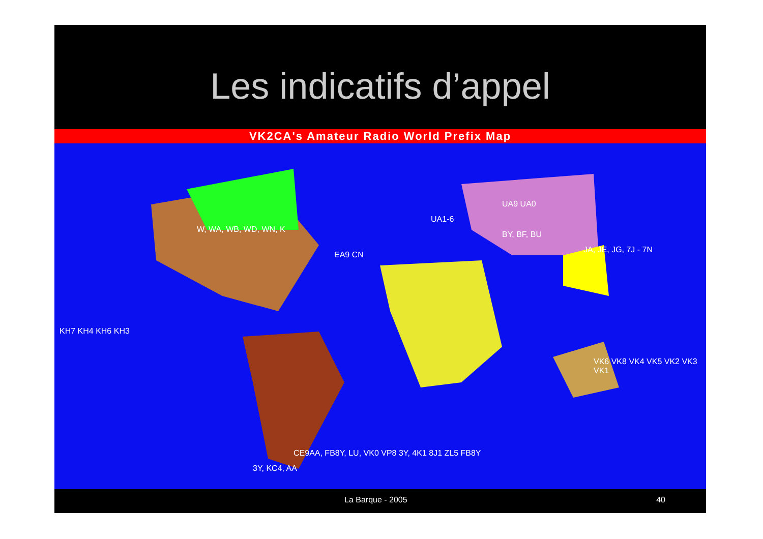Les indicatifs d’appel
VK2CA's Amateur Radio World Prefix Map
W, WA, WB, WD, WN, K
EA9 CN
BY, BF, BU
UA9 UA0
UA1-6
JA, JE, JG, 7J - 7N
KH7 KH4 KH6 KH3
VK6 VK8 VK4 VK5 VK2 VK3 VK1
CE9AA, FB8Y, LU, VK0 VP8 3Y, 4K1 8J1 ZL5 FB8Y
3Y, KC4, AA
La Barque - 2005 40